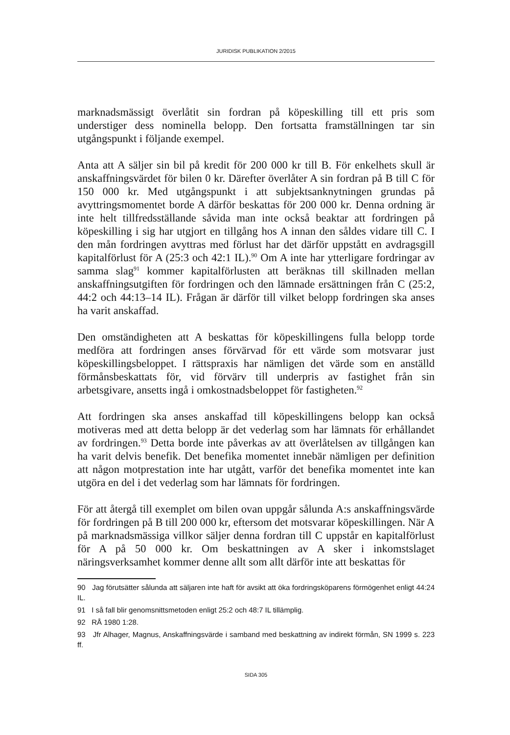JURIDISK PUBLIKATION 2/2015
marknadsmässigt överlåtit sin fordran på köpeskilling till ett pris som understiger dess nominella belopp. Den fortsatta framställningen tar sin utgångspunkt i följande exempel.
Anta att A säljer sin bil på kredit för 200 000 kr till B. För enkelhets skull är anskaffningsvärdet för bilen 0 kr. Därefter överlåter A sin fordran på B till C för 150 000 kr. Med utgångspunkt i att subjektsanknytningen grundas på avyttringsmomentet borde A därför beskattas för 200 000 kr. Denna ordning är inte helt tillfredsställande såvida man inte också beaktar att fordringen på köpeskilling i sig har utgjort en tillgång hos A innan den såldes vidare till C. I den mån fordringen avyttras med förlust har det därför uppstått en avdragsgill kapitalförlust för A (25:3 och 42:1 IL).<sup>90</sup> Om A inte har ytterligare fordringar av samma slag<sup>91</sup> kommer kapitalförlusten att beräknas till skillnaden mellan anskaffningsutgiften för fordringen och den lämnade ersättningen från C (25:2, 44:2 och 44:13–14 IL). Frågan är därför till vilket belopp fordringen ska anses ha varit anskaffad.
Den omständigheten att A beskattas för köpeskillingens fulla belopp torde medföra att fordringen anses förvärvad för ett värde som motsvarar just köpeskillingsbeloppet. I rättspraxis har nämligen det värde som en anställd förmånsbeskattats för, vid förvärv till underpris av fastighet från sin arbetsgivare, ansetts ingå i omkostnadsbeloppet för fastigheten.<sup>92</sup>
Att fordringen ska anses anskaffad till köpeskillingens belopp kan också motiveras med att detta belopp är det vederlag som har lämnats för erhållandet av fordringen.<sup>93</sup> Detta borde inte påverkas av att överlåtelsen av tillgången kan ha varit delvis benefik. Det benefika momentet innebär nämligen per definition att någon motprestation inte har utgått, varför det benefika momentet inte kan utgöra en del i det vederlag som har lämnats för fordringen.
För att återgå till exemplet om bilen ovan uppgår sålunda A:s anskaffningsvärde för fordringen på B till 200 000 kr, eftersom det motsvarar köpeskillingen. När A på marknadsmässiga villkor säljer denna fordran till C uppstår en kapitalförlust för A på 50 000 kr. Om beskattningen av A sker i inkomstslaget näringsverksamhet kommer denne allt som allt därför inte att beskattas för
90 Jag förutsätter sålunda att säljaren inte haft för avsikt att öka fordringsköparens förmögenhet enligt 44:24 IL.
91 I så fall blir genomsnittsmetoden enligt 25:2 och 48:7 IL tillämplig.
92 RÅ 1980 1:28.
93 Jfr Alhager, Magnus, Anskaffningsvärde i samband med beskattning av indirekt förmån, SN 1999 s. 223 ff.
SIDA 305